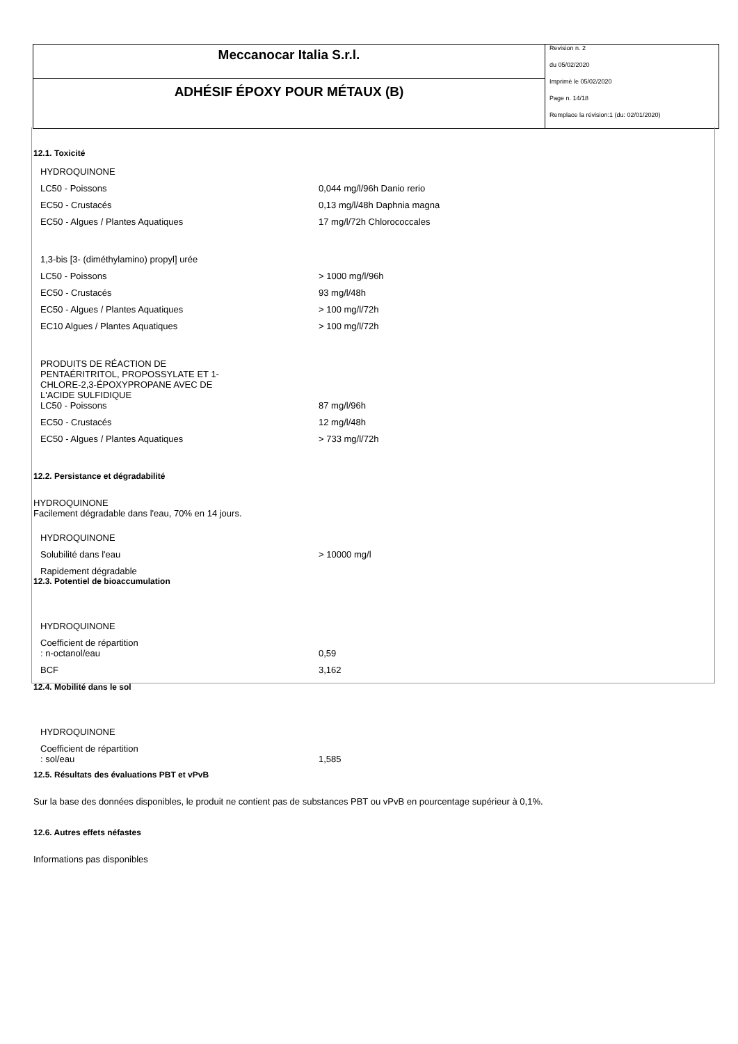Meccanocar Italia S.r.l.
ADHÉSIF ÉPOXY POUR MÉTAUX (B)
Revision n. 2
du 05/02/2020
Imprimè le 05/02/2020
Page n. 14/18
Remplace la révision:1 (du: 02/01/2020)
12.1. Toxicité
| HYDROQUINONE | |
| LC50 - Poissons | 0,044 mg/l/96h Danio rerio |
| EC50 - Crustacés | 0,13 mg/l/48h Daphnia magna |
| EC50 - Algues / Plantes Aquatiques | 17 mg/l/72h Chlorococcales |
| 1,3-bis [3- (diméthylamino) propyl] urée | |
| LC50 - Poissons | > 1000 mg/l/96h |
| EC50 - Crustacés | 93 mg/l/48h |
| EC50 - Algues / Plantes Aquatiques | > 100 mg/l/72h |
| EC10 Algues / Plantes Aquatiques | > 100 mg/l/72h |
| PRODUITS DE RÉACTION DE PENTAÉRITRITOL, PROPOSSYLATE ET 1- CHLORE-2,3-ÉPOXYPROPANE AVEC DE L'ACIDE SULFIDIQUE | |
| LC50 - Poissons | 87 mg/l/96h |
| EC50 - Crustacés | 12 mg/l/48h |
| EC50 - Algues / Plantes Aquatiques | > 733 mg/l/72h |
12.2. Persistance et dégradabilité
HYDROQUINONE
Facilement dégradable dans l'eau, 70% en 14 jours.
| HYDROQUINONE | |
| Solubilité dans l'eau | > 10000 mg/l |
| Rapidement dégradable | |
12.3. Potentiel de bioaccumulation
| HYDROQUINONE | |
| Coefficient de répartition : n-octanol/eau | 0,59 |
| BCF | 3,162 |
12.4. Mobilité dans le sol
| HYDROQUINONE | |
| Coefficient de répartition : sol/eau | 1,585 |
12.5. Résultats des évaluations PBT et vPvB
Sur la base des données disponibles, le produit ne contient pas de substances PBT ou vPvB en pourcentage supérieur à 0,1%.
12.6. Autres effets néfastes
Informations pas disponibles